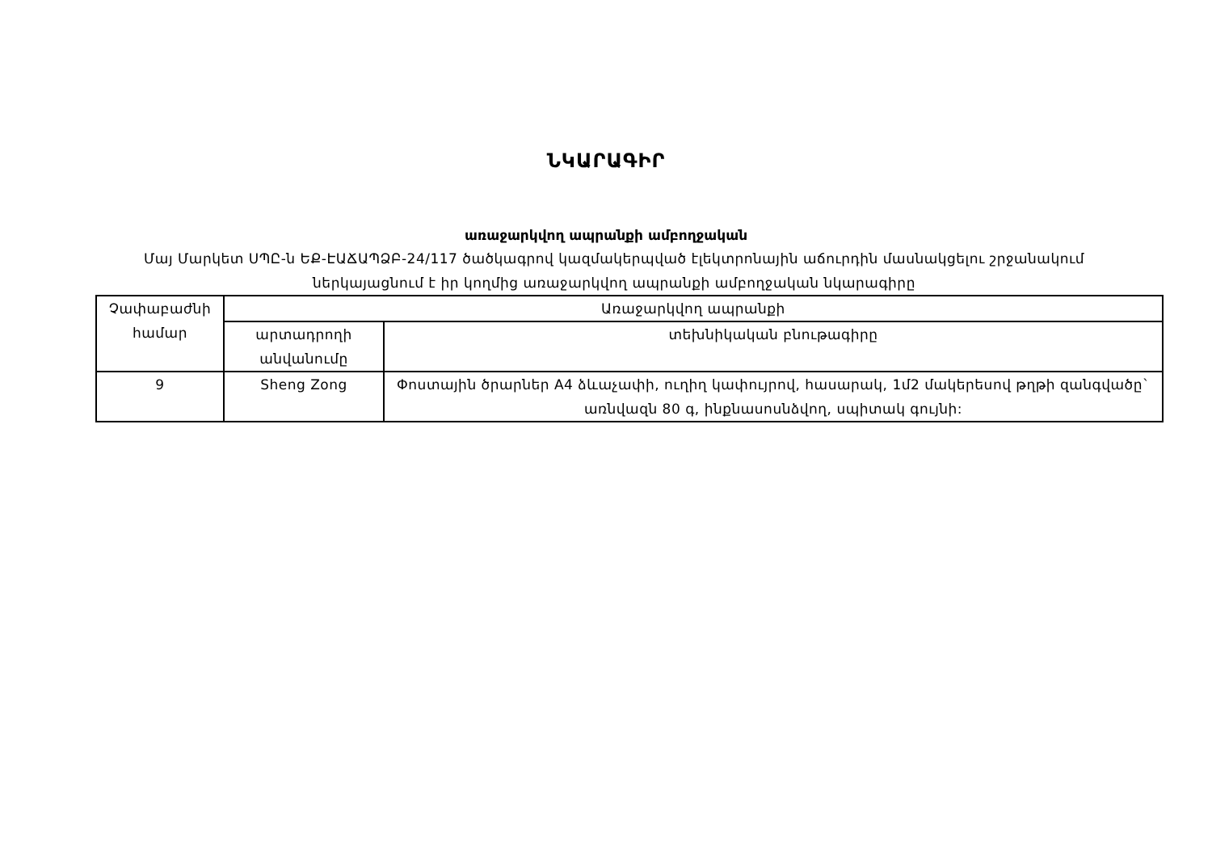ՆԿԱՐԱԳԻՐ
առաջարկվող ապրանքի ամբողջական
Մայ Մարկետ ՍՊԸ-ն ԵՔ-ԷԱՃԱՊՁԲ-24/117 ծածկագրով կազմակերպված էլեկտրոնային աճուրդին մասնակցելու շրջանակում ներկայացնում է իր կողմից առաջարկվող ապրանքի ամբողջական նկարագիրը
| Չափաբաժնի համար | Առաջարկվող ապրանքի | |
| | արտադրողի անվանումը | տեխնիկական բնութագիրը |
| 9 | Sheng Zong | Փոստային ծրարներ A4 ձևաչափի, ուղիղ կափույրով, հասարակ, 1մ2 մակերեսով թղթի զանգվածը` առնվազն 80 գ, ինքնասոսնձվող, սպիտակ գույնի: |